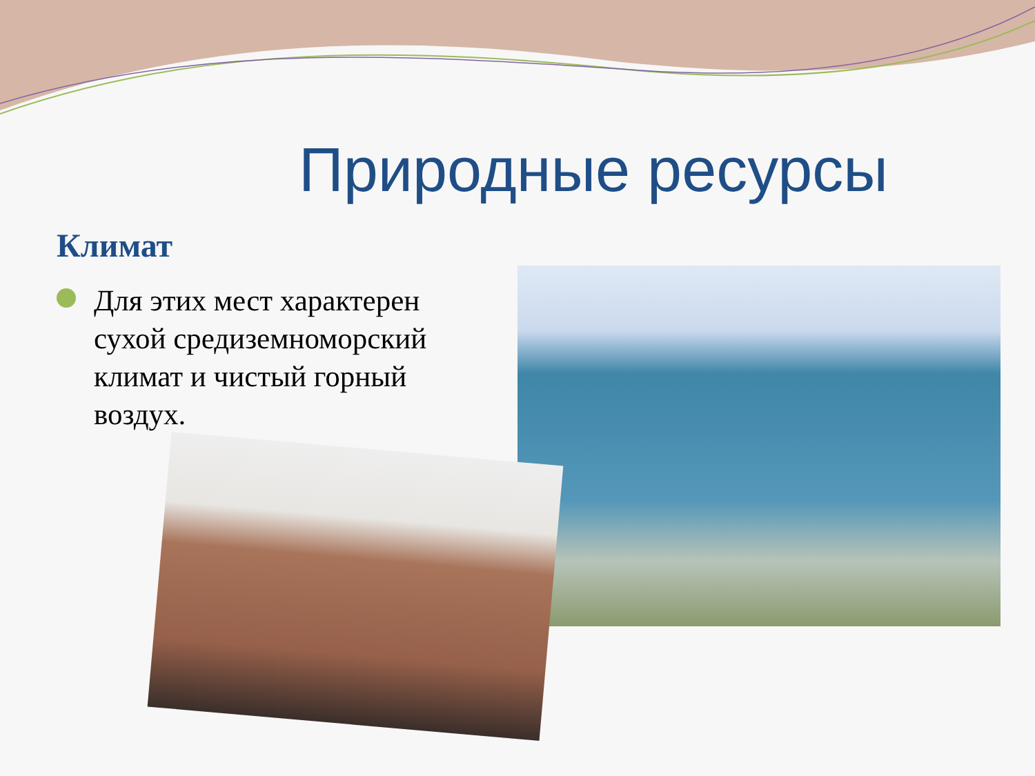Природные ресурсы
Климат
Для этих мест характерен сухой средиземноморский климат и чистый горный воздух.